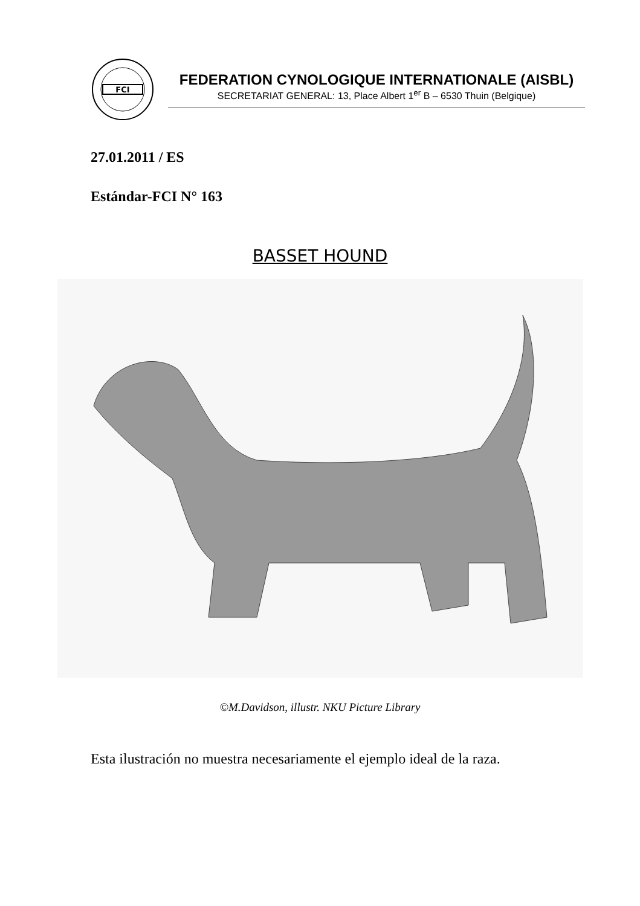FCI
FEDERATION CYNOLOGIQUE INTERNATIONALE (AISBL)
SECRETARIAT GENERAL: 13, Place Albert 1<sup>er</sup> B – 6530 Thuin (Belgique)
27.01.2011 / ES
Estándar-FCI N° 163
BASSET HOUND
©M.Davidson, illustr. NKU Picture Library
Esta ilustración no muestra necesariamente el ejemplo ideal de la raza.